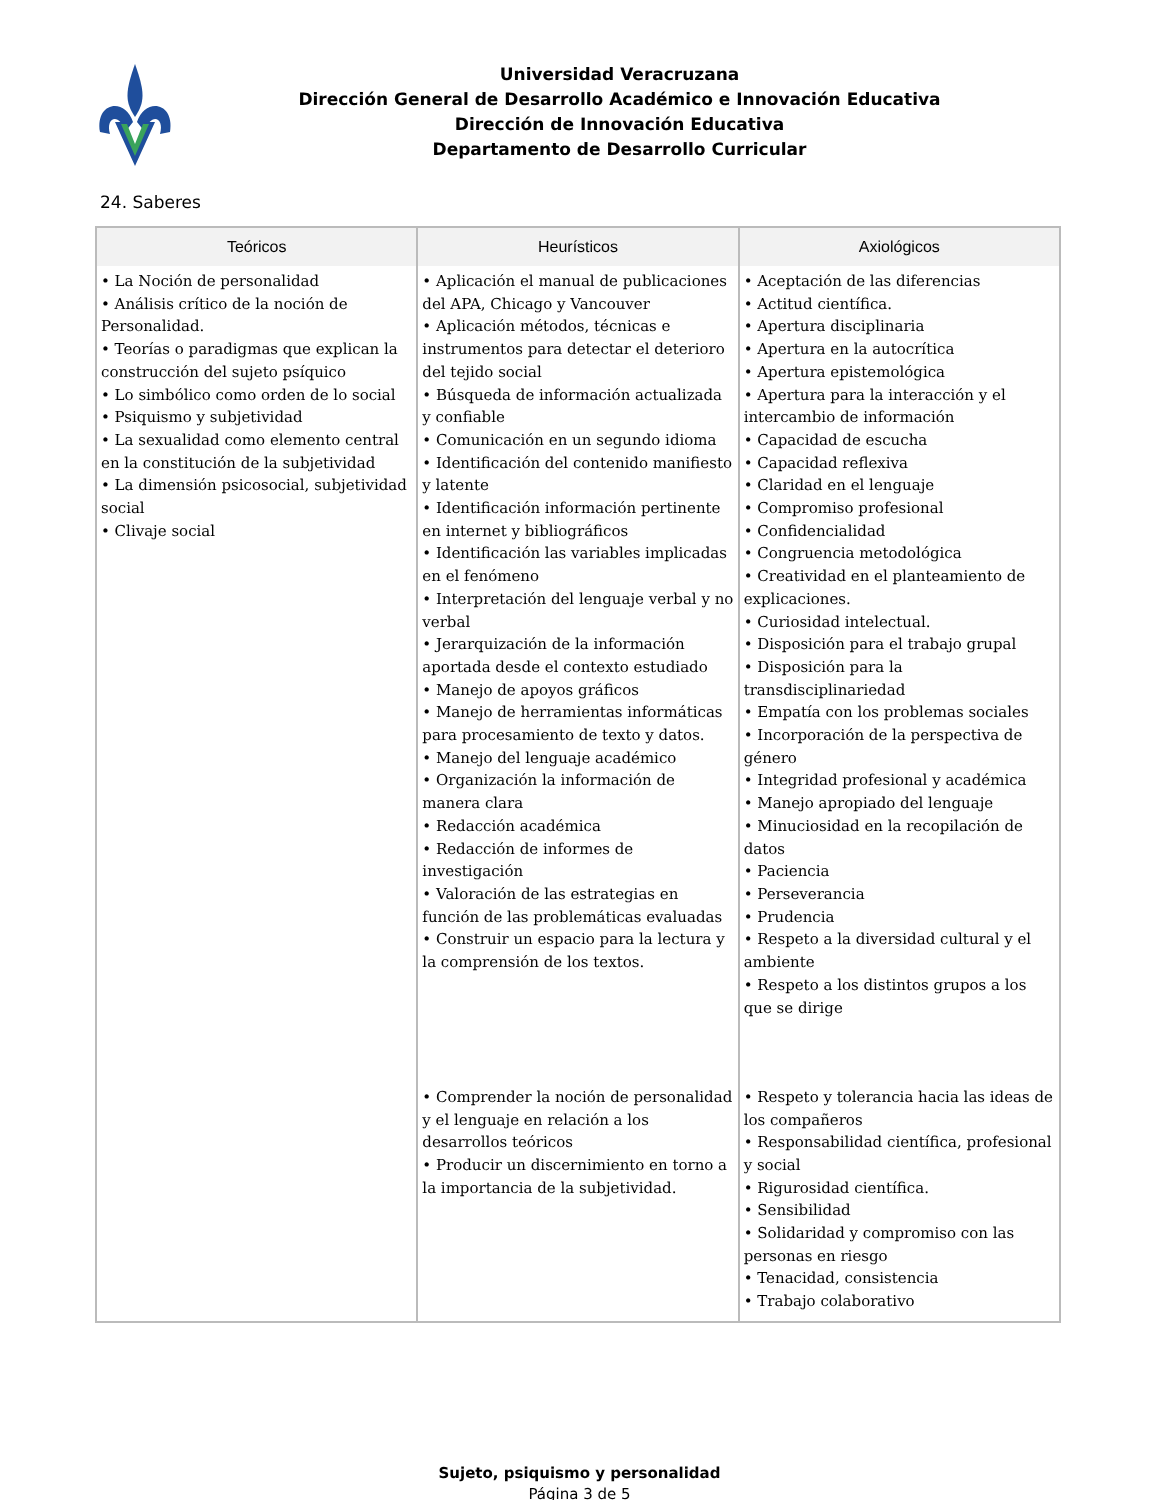Universidad Veracruzana
Dirección General de Desarrollo Académico e Innovación Educativa
Dirección de Innovación Educativa
Departamento de Desarrollo Curricular
24. Saberes
| Teóricos | Heurísticos | Axiológicos |
| --- | --- | --- |
| • La Noción de personalidad • Análisis crítico de la noción de Personalidad. • Teorías o paradigmas que explican la construcción del sujeto psíquico • Lo simbólico como orden de lo social • Psiquismo y subjetividad • La sexualidad como elemento central en la constitución de la subjetividad • La dimensión psicosocial, subjetividad social • Clivaje social | • Aplicación el manual de publicaciones del APA, Chicago y Vancouver • Aplicación métodos, técnicas e instrumentos para detectar el deterioro del tejido social • Búsqueda de información actualizada y confiable • Comunicación en un segundo idioma • Identificación del contenido manifiesto y latente • Identificación información pertinente en internet y bibliográficos • Identificación las variables implicadas en el fenómeno • Interpretación del lenguaje verbal y no verbal • Jerarquización de la información aportada desde el contexto estudiado • Manejo de apoyos gráficos • Manejo de herramientas informáticas para procesamiento de texto y datos. • Manejo del lenguaje académico • Organización la información de manera clara • Redacción académica • Redacción de informes de investigación • Valoración de las estrategias en función de las problemáticas evaluadas • Construir un espacio para la lectura y la comprensión de los textos. | • Aceptación de las diferencias • Actitud científica. • Apertura disciplinaria • Apertura en la autocrítica • Apertura epistemológica • Apertura para la interacción y el intercambio de información • Capacidad de escucha • Capacidad reflexiva • Claridad en el lenguaje • Compromiso profesional • Confidencialidad • Congruencia metodológica • Creatividad en el planteamiento de explicaciones. • Curiosidad intelectual. • Disposición para el trabajo grupal • Disposición para la transdisciplinariedad • Empatía con los problemas sociales • Incorporación de la perspectiva de género • Integridad profesional y académica • Manejo apropiado del lenguaje • Minuciosidad en la recopilación de datos • Paciencia • Perseverancia • Prudencia • Respeto a la diversidad cultural y el ambiente • Respeto a los distintos grupos a los que se dirige |
| | • Comprender la noción de personalidad y el lenguaje en relación a los desarrollos teóricos • Producir un discernimiento en torno a la importancia de la subjetividad. | • Respeto y tolerancia hacia las ideas de los compañeros • Responsabilidad científica, profesional y social • Rigurosidad científica. • Sensibilidad • Solidaridad y compromiso con las personas en riesgo • Tenacidad, consistencia • Trabajo colaborativo |
Sujeto, psiquismo y personalidad
Página 3 de 5